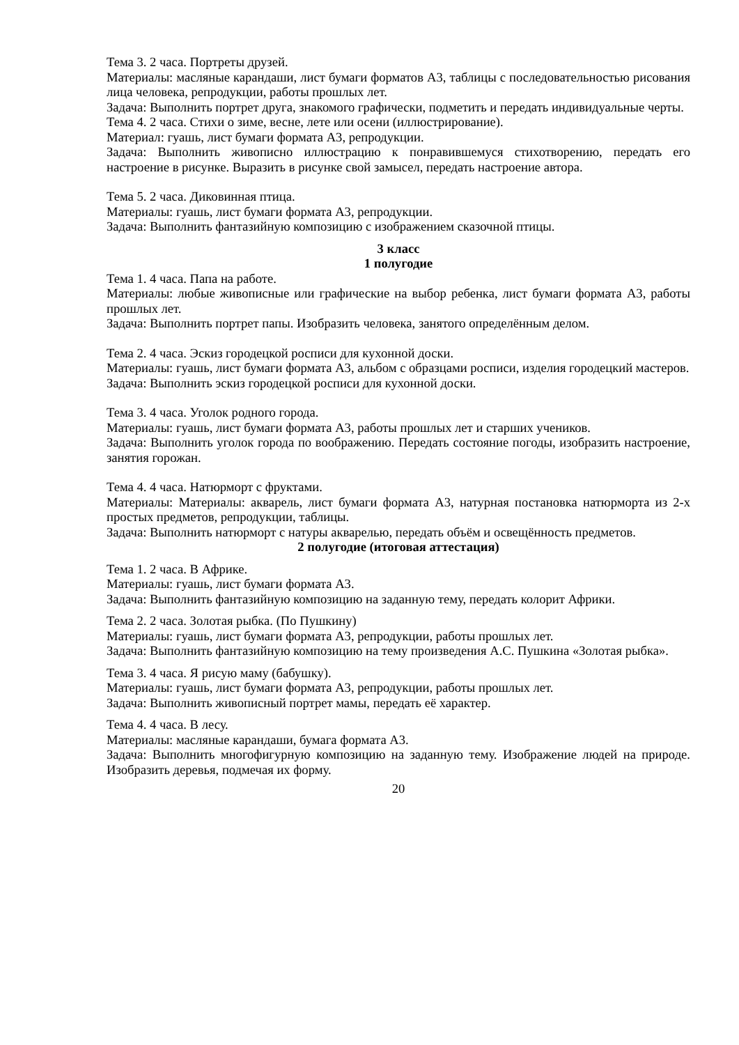Тема 3. 2 часа. Портреты друзей.
Материалы: масляные карандаши, лист бумаги форматов А3, таблицы с последовательностью рисования лица человека, репродукции, работы прошлых лет.
Задача: Выполнить портрет друга, знакомого графически, подметить и передать индивидуальные черты.
Тема 4. 2 часа. Стихи о зиме, весне, лете или осени (иллюстрирование).
Материал: гуашь, лист бумаги формата А3, репродукции.
Задача: Выполнить живописно иллюстрацию к понравившемуся стихотворению, передать его настроение в рисунке. Выразить в рисунке свой замысел, передать настроение автора.
Тема 5. 2 часа. Диковинная птица.
Материалы: гуашь, лист бумаги формата А3, репродукции.
Задача: Выполнить фантазийную композицию с изображением сказочной птицы.
3 класс
1 полугодие
Тема 1. 4 часа. Папа на работе.
Материалы: любые живописные или графические на выбор ребенка, лист бумаги формата А3, работы прошлых лет.
Задача: Выполнить портрет папы. Изобразить человека, занятого определённым делом.
Тема 2. 4 часа. Эскиз городецкой росписи для кухонной доски.
Материалы: гуашь, лист бумаги формата А3, альбом с образцами росписи, изделия городецкий мастеров.
Задача: Выполнить эскиз городецкой росписи для кухонной доски.
Тема 3. 4 часа. Уголок родного города.
Материалы: гуашь, лист бумаги формата А3, работы прошлых лет и старших учеников.
Задача: Выполнить уголок города по воображению. Передать состояние погоды, изобразить настроение, занятия горожан.
Тема 4. 4 часа. Натюрморт с фруктами.
Материалы: Материалы: акварель, лист бумаги формата А3, натурная постановка натюрморта из 2-х простых предметов, репродукции, таблицы.
Задача: Выполнить натюрморт с натуры акварелью, передать объём и освещённость предметов.
2 полугодие (итоговая аттестация)
Тема 1. 2 часа. В Африке.
Материалы: гуашь, лист бумаги формата А3.
Задача: Выполнить фантазийную композицию на заданную тему, передать колорит Африки.
Тема 2. 2 часа. Золотая рыбка. (По Пушкину)
Материалы: гуашь, лист бумаги формата А3, репродукции, работы прошлых лет.
Задача: Выполнить фантазийную композицию на тему произведения А.С. Пушкина «Золотая рыбка».
Тема 3. 4 часа. Я рисую маму (бабушку).
Материалы: гуашь, лист бумаги формата А3, репродукции, работы прошлых лет.
Задача: Выполнить живописный портрет мамы, передать её характер.
Тема 4. 4 часа. В лесу.
Материалы: масляные карандаши, бумага формата А3.
Задача: Выполнить многофигурную композицию на заданную тему. Изображение людей на природе. Изобразить деревья, подмечая их форму.
20